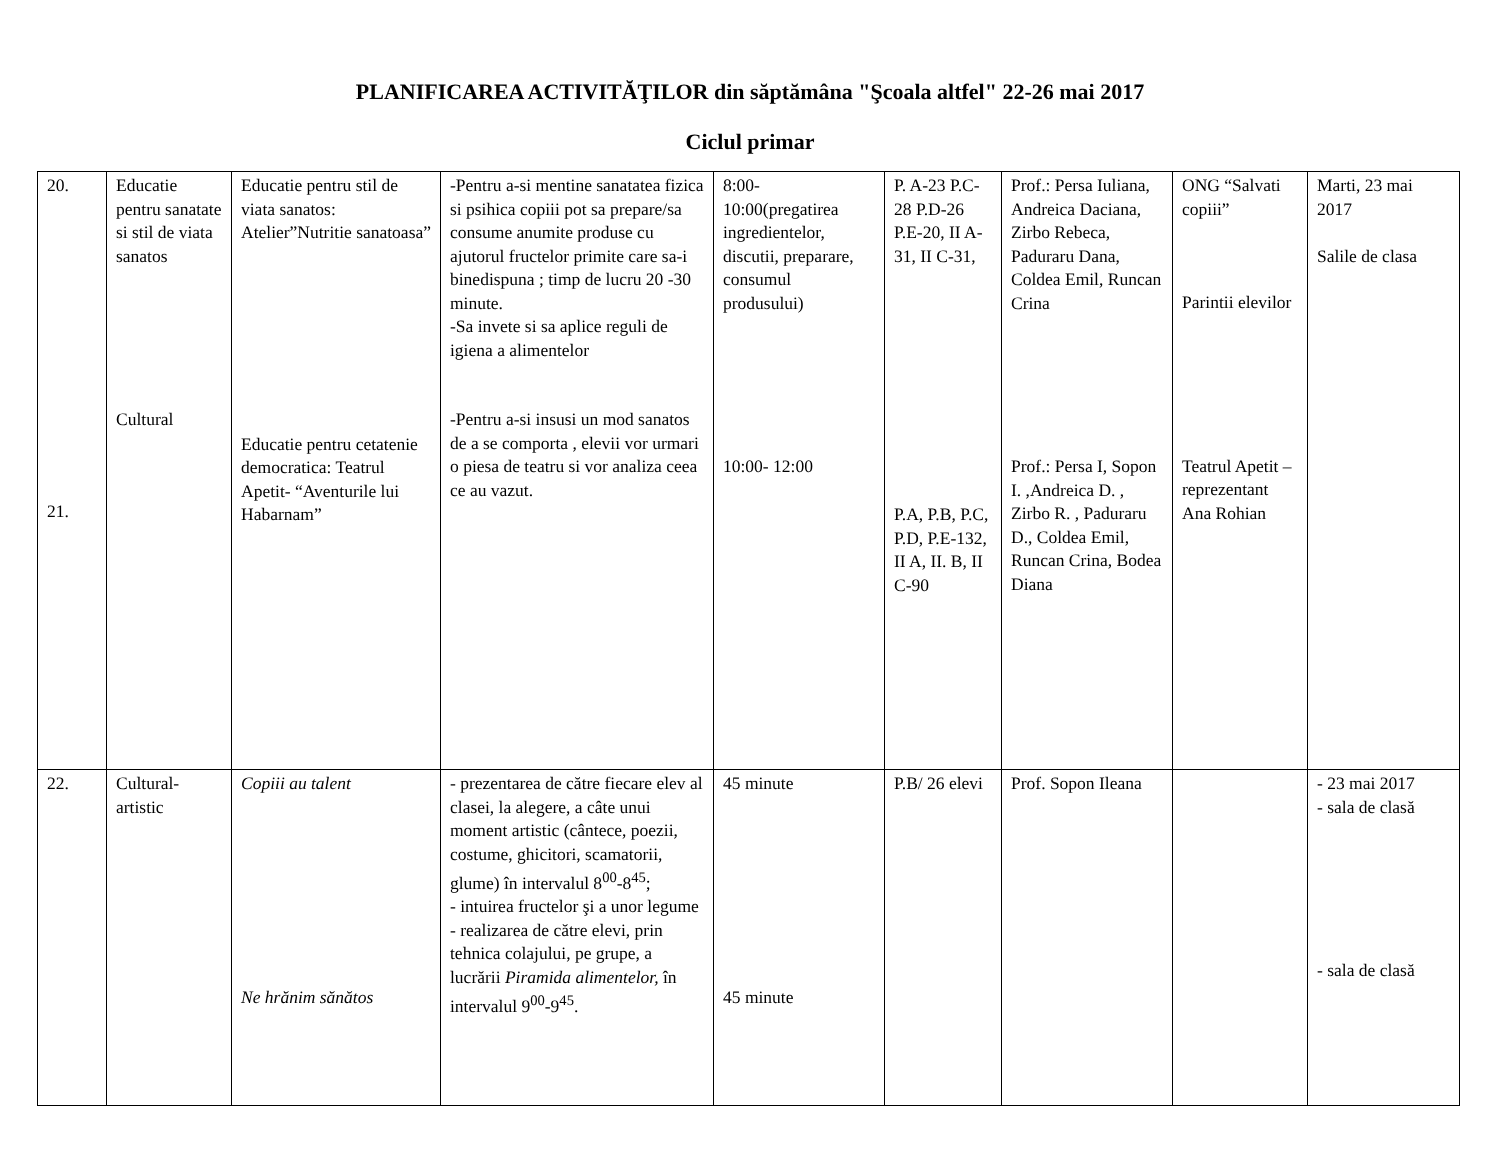PLANIFICAREA ACTIVITĂŢILOR din săptămâna "Şcoala altfel" 22-26 mai 2017
Ciclul primar
| 20. 21. | Educatie pentru sanatate si stil de viata sanatos Cultural | Educatie pentru stil de viata sanatos: Atelier”Nutritie sanatoasa” Educatie pentru cetatenie democratica: Teatrul Apetit- “Aventurile lui Habarnam” | -Pentru a-si mentine sanatatea fizica si psihica copiii pot sa prepare/sa consume anumite produse cu ajutorul fructelor primite care sa-i binedispuna ; timp de lucru 20 -30 minute. -Sa invete si sa aplice reguli de igiena a alimentelor -Pentru a-si insusi un mod sanatos de a se comporta , elevii vor urmari o piesa de teatru si vor analiza ceea ce au vazut. | 8:00-10:00(pregatirea ingredientelor, discutii, preparare, consumul produsului) 10:00- 12:00 | P. A-23 P.C-28 P.D-26 P.E-20, II A-31, II C-31, P.A, P.B, P.C, P.D, P.E-132, II A, II. B, II C-90 | Prof.: Persa Iuliana, Andreica Daciana, Zirbo Rebeca, Paduraru Dana, Coldea Emil, Runcan Crina Prof.: Persa I, Sopon I. ,Andreica D. , Zirbo R. , Paduraru D., Coldea Emil, Runcan Crina, Bodea Diana | ONG “Salvati copiii” Parintii elevilor Teatrul Apetit – reprezentant Ana Rohian | Marti, 23 mai 2017 Salile de clasa |
| 22. | Cultural-artistic | Copiii au talent Ne hrănim sănătos | - prezentarea de către fiecare elev al clasei, la alegere, a câte unui moment artistic (cântece, poezii, costume, ghicitori, scamatorii, glume) în intervalul 8<sup>00</sup>-8<sup>45</sup>; - intuirea fructelor şi a unor legume - realizarea de către elevi, prin tehnica colajului, pe grupe, a lucrării Piramida alimentelor, în intervalul 9<sup>00</sup>-9<sup>45</sup>. | 45 minute 45 minute | P.B/ 26 elevi | Prof. Sopon Ileana | | - 23 mai 2017 - sala de clasă - sala de clasă |